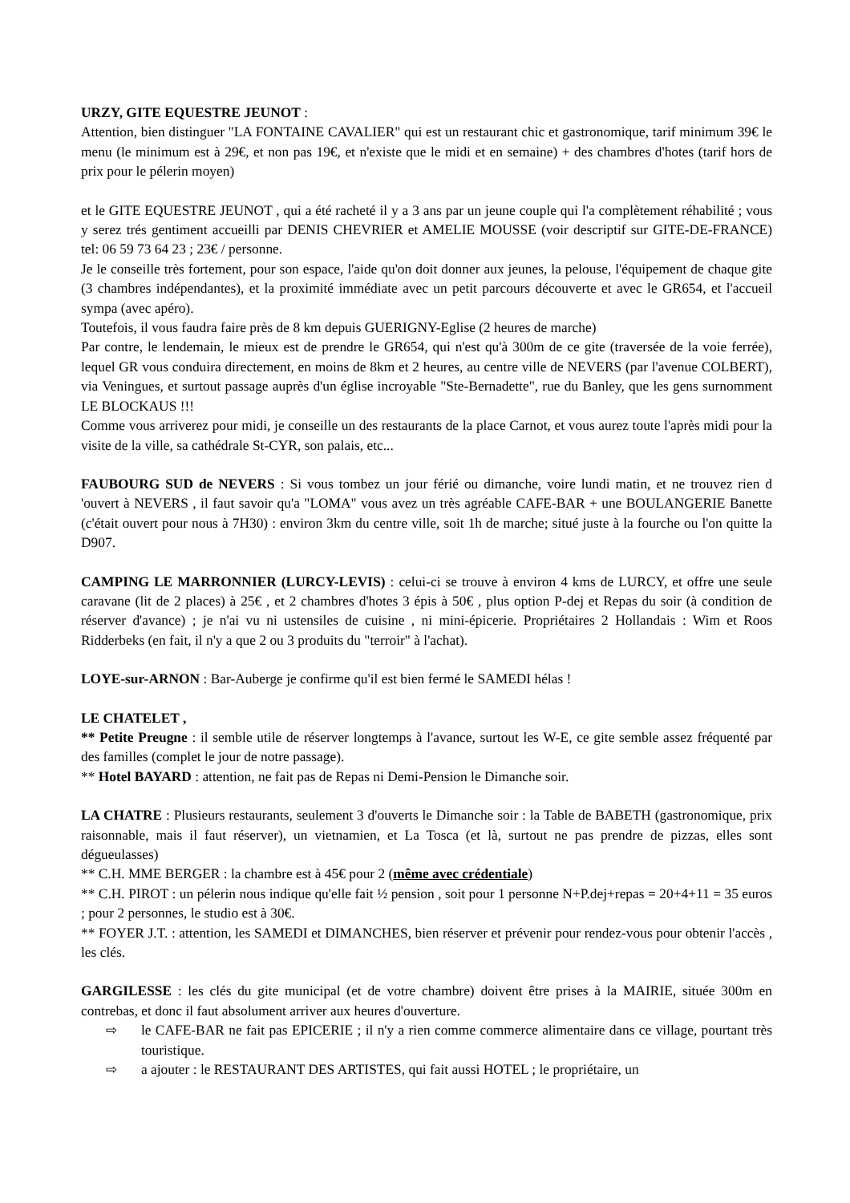URZY, GITE EQUESTRE JEUNOT :
Attention, bien distinguer "LA FONTAINE CAVALIER" qui est un restaurant chic et gastronomique, tarif minimum 39€ le menu (le minimum est à 29€, et non pas 19€, et n'existe que le midi et en semaine) + des chambres d'hotes (tarif hors de prix pour le pélerin moyen)
et le GITE EQUESTRE JEUNOT , qui a été racheté il y a 3 ans par un jeune couple qui l'a complètement réhabilité ; vous y serez trés gentiment accueilli par DENIS CHEVRIER et AMELIE MOUSSE (voir descriptif sur GITE-DE-FRANCE) tel: 06 59 73 64 23 ; 23€ / personne.
Je le conseille très fortement, pour son espace, l'aide qu'on doit donner aux jeunes, la pelouse, l'équipement de chaque gite (3 chambres indépendantes), et la proximité immédiate avec un petit parcours découverte et avec le GR654, et l'accueil sympa (avec apéro).
Toutefois, il vous faudra faire près de 8 km depuis GUERIGNY-Eglise (2 heures de marche)
Par contre, le lendemain, le mieux est de prendre le GR654, qui n'est qu'à 300m de ce gite (traversée de la voie ferrée), lequel GR vous conduira directement, en moins de 8km et 2 heures, au centre ville de NEVERS (par l'avenue COLBERT), via Veningues, et surtout passage auprès d'un église incroyable "Ste-Bernadette", rue du Banley, que les gens surnomment LE BLOCKAUS !!!
Comme vous arriverez pour midi, je conseille un des restaurants de la place Carnot, et vous aurez toute l'après midi pour la visite de la ville, sa cathédrale St-CYR, son palais, etc...
FAUBOURG SUD de NEVERS : Si vous tombez un jour férié ou dimanche, voire lundi matin, et ne trouvez rien d 'ouvert à NEVERS , il faut savoir qu'a "LOMA" vous avez un très agréable CAFE-BAR + une BOULANGERIE Banette (c'était ouvert pour nous à 7H30) : environ 3km du centre ville, soit 1h de marche; situé juste à la fourche ou l'on quitte la D907.
CAMPING LE MARRONNIER (LURCY-LEVIS) : celui-ci se trouve à environ 4 kms de LURCY, et offre une seule caravane (lit de 2 places) à 25€ , et 2 chambres d'hotes 3 épis à 50€ , plus option P-dej et Repas du soir (à condition de réserver d'avance) ; je n'ai vu ni ustensiles de cuisine , ni mini-épicerie. Propriétaires 2 Hollandais : Wim et Roos Ridderbeks (en fait, il n'y a que 2 ou 3 produits du "terroir" à l'achat).
LOYE-sur-ARNON : Bar-Auberge je confirme qu'il est bien fermé le SAMEDI hélas !
LE CHATELET ,
** Petite Preugne : il semble utile de réserver longtemps à l'avance, surtout les W-E, ce gite semble assez fréquenté par des familles (complet le jour de notre passage).
** Hotel BAYARD : attention, ne fait pas de Repas ni Demi-Pension le Dimanche soir.
LA CHATRE : Plusieurs restaurants, seulement 3 d'ouverts le Dimanche soir : la Table de BABETH (gastronomique, prix raisonnable, mais il faut réserver), un vietnamien, et La Tosca (et là, surtout ne pas prendre de pizzas, elles sont dégueulasses)
** C.H. MME BERGER : la chambre est à 45€ pour 2 (même avec crédentiale)
** C.H. PIROT : un pélerin nous indique qu'elle fait ½ pension , soit pour 1 personne N+P.dej+repas = 20+4+11 = 35 euros ; pour 2 personnes, le studio est à 30€.
** FOYER J.T. : attention, les SAMEDI et DIMANCHES, bien réserver et prévenir pour rendez-vous pour obtenir l'accès , les clés.
GARGILESSE : les clés du gite municipal (et de votre chambre) doivent être prises à la MAIRIE, située 300m en contrebas, et donc il faut absolument arriver aux heures d'ouverture.
⇨ le CAFE-BAR ne fait pas EPICERIE ; il n'y a rien comme commerce alimentaire dans ce village, pourtant très touristique.
⇨ a ajouter : le RESTAURANT DES ARTISTES, qui fait aussi HOTEL ; le propriétaire, un